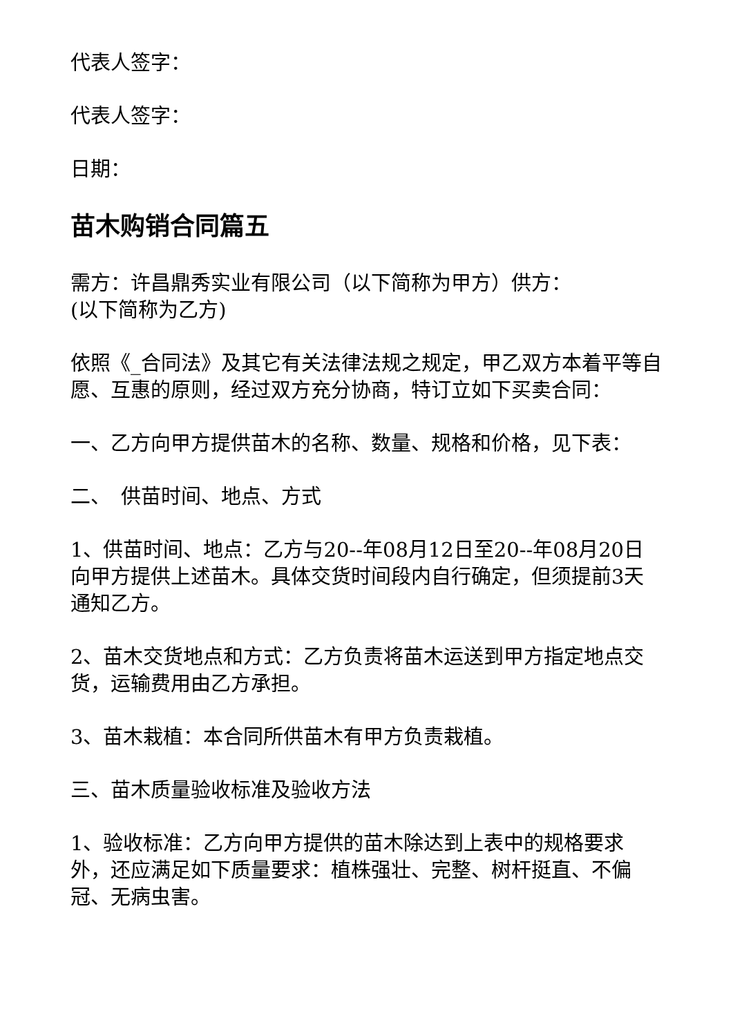代表人签字：
代表人签字：
日期：
苗木购销合同篇五
需方：许昌鼎秀实业有限公司（以下简称为甲方）供方：
(以下简称为乙方)
依照《_合同法》及其它有关法律法规之规定，甲乙双方本着平等自愿、互惠的原则，经过双方充分协商，特订立如下买卖合同：
一、乙方向甲方提供苗木的名称、数量、规格和价格，见下表：
二、　供苗时间、地点、方式
1、供苗时间、地点：乙方与20--年08月12日至20--年08月20日向甲方提供上述苗木。具体交货时间段内自行确定，但须提前3天通知乙方。
2、苗木交货地点和方式：乙方负责将苗木运送到甲方指定地点交货，运输费用由乙方承担。
3、苗木栽植：本合同所供苗木有甲方负责栽植。
三、苗木质量验收标准及验收方法
1、验收标准：乙方向甲方提供的苗木除达到上表中的规格要求外，还应满足如下质量要求：植株强壮、完整、树杆挺直、不偏冠、无病虫害。